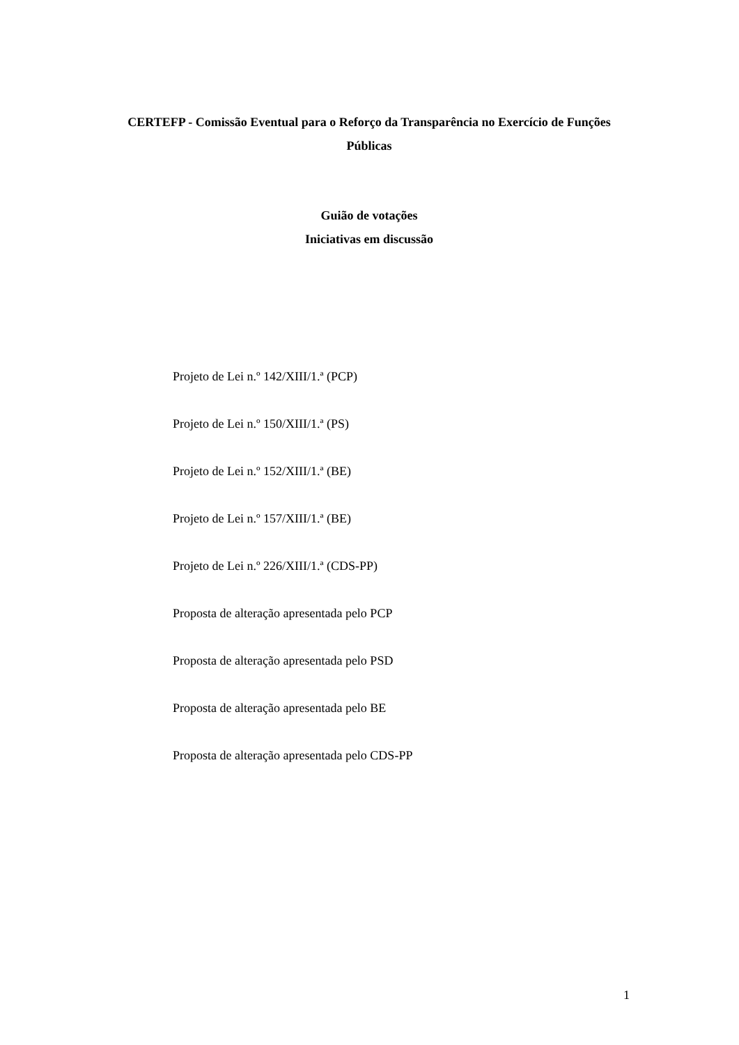CERTEFP - Comissão Eventual para o Reforço da Transparência no Exercício de Funções Públicas
Guião de votações
Iniciativas em discussão
Projeto de Lei n.º 142/XIII/1.ª (PCP)
Projeto de Lei n.º 150/XIII/1.ª (PS)
Projeto de Lei n.º 152/XIII/1.ª (BE)
Projeto de Lei n.º 157/XIII/1.ª (BE)
Projeto de Lei n.º 226/XIII/1.ª (CDS-PP)
Proposta de alteração apresentada pelo PCP
Proposta de alteração apresentada pelo PSD
Proposta de alteração apresentada pelo BE
Proposta de alteração apresentada pelo CDS-PP
1